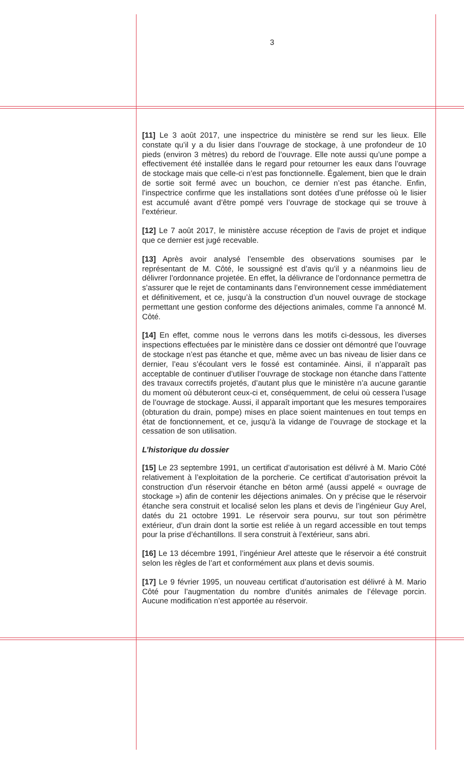3
[11] Le 3 août 2017, une inspectrice du ministère se rend sur les lieux. Elle constate qu’il y a du lisier dans l’ouvrage de stockage, à une profondeur de 10 pieds (environ 3 mètres) du rebord de l’ouvrage. Elle note aussi qu’une pompe a effectivement été installée dans le regard pour retourner les eaux dans l’ouvrage de stockage mais que celle-ci n’est pas fonctionnelle. Également, bien que le drain de sortie soit fermé avec un bouchon, ce dernier n’est pas étanche. Enfin, l’inspectrice confirme que les installations sont dotées d’une préfosse où le lisier est accumulé avant d’être pompé vers l’ouvrage de stockage qui se trouve à l’extérieur.
[12] Le 7 août 2017, le ministère accuse réception de l’avis de projet et indique que ce dernier est jugé recevable.
[13] Après avoir analysé l’ensemble des observations soumises par le représentant de M. Côté, le soussigné est d’avis qu’il y a néanmoins lieu de délivrer l’ordonnance projetée. En effet, la délivrance de l’ordonnance permettra de s’assurer que le rejet de contaminants dans l’environnement cesse immédiatement et définitivement, et ce, jusqu’à la construction d’un nouvel ouvrage de stockage permettant une gestion conforme des déjections animales, comme l’a annoncé M. Côté.
[14] En effet, comme nous le verrons dans les motifs ci-dessous, les diverses inspections effectuées par le ministère dans ce dossier ont démontré que l’ouvrage de stockage n’est pas étanche et que, même avec un bas niveau de lisier dans ce dernier, l’eau s’écoulant vers le fossé est contaminée. Ainsi, il n’apparaît pas acceptable de continuer d’utiliser l’ouvrage de stockage non étanche dans l’attente des travaux correctifs projetés, d’autant plus que le ministère n’a aucune garantie du moment où débuteront ceux-ci et, conséquemment, de celui où cessera l’usage de l’ouvrage de stockage. Aussi, il apparaît important que les mesures temporaires (obturation du drain, pompe) mises en place soient maintenues en tout temps en état de fonctionnement, et ce, jusqu’à la vidange de l’ouvrage de stockage et la cessation de son utilisation.
L’historique du dossier
[15] Le 23 septembre 1991, un certificat d’autorisation est délivré à M. Mario Côté relativement à l’exploitation de la porcherie. Ce certificat d’autorisation prévoit la construction d’un réservoir étanche en béton armé (aussi appelé « ouvrage de stockage ») afin de contenir les déjections animales. On y précise que le réservoir étanche sera construit et localisé selon les plans et devis de l’ingénieur Guy Arel, datés du 21 octobre 1991. Le réservoir sera pourvu, sur tout son périmètre extérieur, d’un drain dont la sortie est reliée à un regard accessible en tout temps pour la prise d’échantillons. Il sera construit à l’extérieur, sans abri.
[16] Le 13 décembre 1991, l’ingénieur Arel atteste que le réservoir a été construit selon les règles de l’art et conformément aux plans et devis soumis.
[17] Le 9 février 1995, un nouveau certificat d’autorisation est délivré à M. Mario Côté pour l’augmentation du nombre d’unités animales de l’élevage porcin. Aucune modification n’est apportée au réservoir.